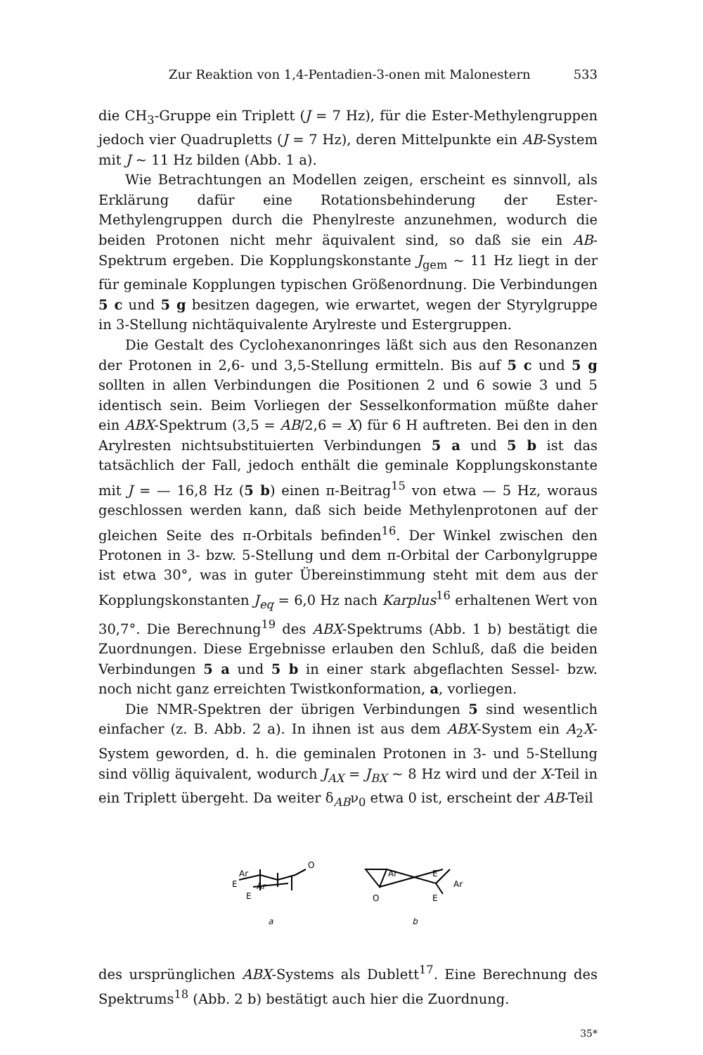Zur Reaktion von 1,4-Pentadien-3-onen mit Malonestern 533
die CH<sub>3</sub>-Gruppe ein Triplett (J = 7 Hz), für die Ester-Methylengruppen jedoch vier Quadrupletts (J = 7 Hz), deren Mittelpunkte ein AB-System mit J ~ 11 Hz bilden (Abb. 1 a).
Wie Betrachtungen an Modellen zeigen, erscheint es sinnvoll, als Erklärung dafür eine Rotationsbehinderung der Ester-Methylengruppen durch die Phenylreste anzunehmen, wodurch die beiden Protonen nicht mehr äquivalent sind, so daß sie ein AB-Spektrum ergeben. Die Kopplungskonstante J<sub>gem</sub> ~ 11 Hz liegt in der für geminale Kopplungen typischen Größenordnung. Die Verbindungen 5 c und 5 g besitzen dagegen, wie erwartet, wegen der Styrylgruppe in 3-Stellung nichtäquivalente Arylreste und Estergruppen.
Die Gestalt des Cyclohexanonringes läßt sich aus den Resonanzen der Protonen in 2,6- und 3,5-Stellung ermitteln. Bis auf 5 c und 5 g sollten in allen Verbindungen die Positionen 2 und 6 sowie 3 und 5 identisch sein. Beim Vorliegen der Sesselkonformation müßte daher ein ABX-Spektrum (3,5 = AB/2,6 = X) für 6 H auftreten. Bei den in den Arylresten nichtsubstituierten Verbindungen 5 a und 5 b ist das tatsächlich der Fall, jedoch enthält die geminale Kopplungskonstante mit J = — 16,8 Hz (5 b) einen π-Beitrag<sup>15</sup> von etwa — 5 Hz, woraus geschlossen werden kann, daß sich beide Methylenprotonen auf der gleichen Seite des π-Orbitals befinden<sup>16</sup>. Der Winkel zwischen den Protonen in 3- bzw. 5-Stellung und dem π-Orbital der Carbonylgruppe ist etwa 30°, was in guter Übereinstimmung steht mit dem aus der Kopplungskonstanten J<sub>eq</sub> = 6,0 Hz nach Karplus<sup>16</sup> erhaltenen Wert von 30,7°. Die Berechnung<sup>19</sup> des ABX-Spektrums (Abb. 1 b) bestätigt die Zuordnungen. Diese Ergebnisse erlauben den Schluß, daß die beiden Verbindungen 5 a und 5 b in einer stark abgeflachten Sessel- bzw. noch nicht ganz erreichten Twistkonformation, a, vorliegen.
Die NMR-Spektren der übrigen Verbindungen 5 sind wesentlich einfacher (z. B. Abb. 2 a). In ihnen ist aus dem ABX-System ein A<sub>2</sub>X-System geworden, d. h. die geminalen Protonen in 3- und 5-Stellung sind völlig äquivalent, wodurch J<sub>AX</sub> = J<sub>BX</sub> ~ 8 Hz wird und der X-Teil in ein Triplett übergeht. Da weiter δ<sub>AB</sub>ν<sub>0</sub> etwa 0 ist, erscheint der AB-Teil
Ar
E
Ar
E
O
a
Ar
E
Ar
O
E
b
des ursprünglichen ABX-Systems als Dublett<sup>17</sup>. Eine Berechnung des Spektrums<sup>18</sup> (Abb. 2 b) bestätigt auch hier die Zuordnung.
35*